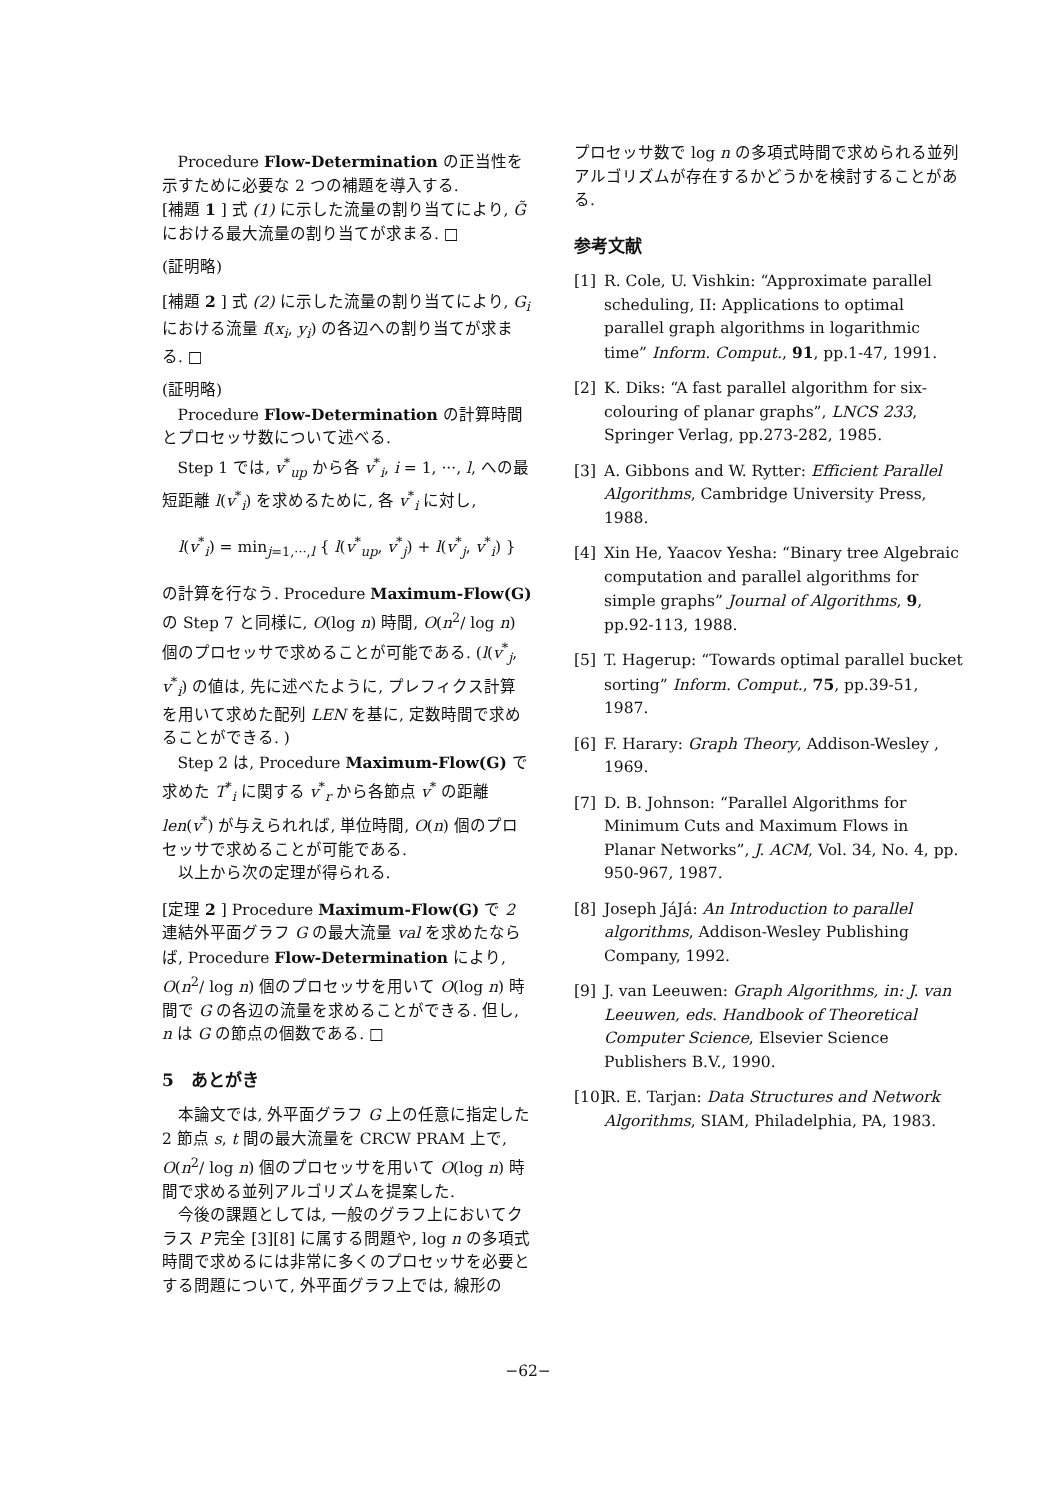Procedure Flow-Determination の正当性を示すために必要な 2 つの補題を導入する.
[補題 1 ] 式 (1) に示した流量の割り当てにより, G̃ における最大流量の割り当てが求まる. □
(証明略)
[補題 2 ] 式 (2) に示した流量の割り当てにより, G<sub>i</sub> における流量 f(x<sub>i</sub>, y<sub>i</sub>) の各辺への割り当てが求まる. □
(証明略)
Procedure Flow-Determination の計算時間とプロセッサ数について述べる.
Step 1 では, v<sup>*</sup><sub>up</sub> から各 v<sup>*</sup><sub>i</sub>, i = 1, ···, l, への最短距離 l(v<sup>*</sup><sub>i</sub>) を求めるために, 各 v<sup>*</sup><sub>i</sub> に対し,
l(v<sup>*</sup><sub>i</sub>) = min<sub>j=1,···,l</sub> { l(v<sup>*</sup><sub>up</sub>, v<sup>*</sup><sub>j</sub>) + l(v<sup>*</sup><sub>j</sub>, v<sup>*</sup><sub>i</sub>) }
の計算を行なう. Procedure Maximum-Flow(G) の Step 7 と同様に, O(log n) 時間, O(n<sup>2</sup>/ log n) 個のプロセッサで求めることが可能である. (l(v<sup>*</sup><sub>j</sub>, v<sup>*</sup><sub>i</sub>) の値は, 先に述べたように, プレフィクス計算を用いて求めた配列 LEN を基に, 定数時間で求めることができる. )
Step 2 は, Procedure Maximum-Flow(G) で求めた T<sup>*</sup><sub>i</sub> に関する v<sup>*</sup><sub>r</sub> から各節点 v<sup>*</sup> の距離 len(v<sup>*</sup>) が与えられれば, 単位時間, O(n) 個のプロセッサで求めることが可能である.
以上から次の定理が得られる.
[定理 2 ] Procedure Maximum-Flow(G) で 2 連結外平面グラフ G の最大流量 val を求めたならば, Procedure Flow-Determination により, O(n<sup>2</sup>/ log n) 個のプロセッサを用いて O(log n) 時間で G の各辺の流量を求めることができる. 但し, n は G の節点の個数である. □
5　あとがき
本論文では, 外平面グラフ G 上の任意に指定した 2 節点 s, t 間の最大流量を CRCW PRAM 上で, O(n<sup>2</sup>/ log n) 個のプロセッサを用いて O(log n) 時間で求める並列アルゴリズムを提案した.
今後の課題としては, 一般のグラフ上においてクラス P 完全 [3][8] に属する問題や, log n の多項式時間で求めるには非常に多くのプロセッサを必要とする問題について, 外平面グラフ上では, 線形の
プロセッサ数で log n の多項式時間で求められる並列アルゴリズムが存在するかどうかを検討することがある.
参考文献
[1] R. Cole, U. Vishkin: “Approximate parallel scheduling, II: Applications to optimal parallel graph algorithms in logarithmic time” Inform. Comput., 91, pp.1-47, 1991.
[2] K. Diks: “A fast parallel algorithm for six-colouring of planar graphs”, LNCS 233, Springer Verlag, pp.273-282, 1985.
[3] A. Gibbons and W. Rytter: Efficient Parallel Algorithms, Cambridge University Press, 1988.
[4] Xin He, Yaacov Yesha: “Binary tree Algebraic computation and parallel algorithms for simple graphs” Journal of Algorithms, 9, pp.92-113, 1988.
[5] T. Hagerup: “Towards optimal parallel bucket sorting” Inform. Comput., 75, pp.39-51, 1987.
[6] F. Harary: Graph Theory, Addison-Wesley , 1969.
[7] D. B. Johnson: “Parallel Algorithms for Minimum Cuts and Maximum Flows in Planar Networks”, J. ACM, Vol. 34, No. 4, pp. 950-967, 1987.
[8] Joseph JáJá: An Introduction to parallel algorithms, Addison-Wesley Publishing Company, 1992.
[9] J. van Leeuwen: Graph Algorithms, in: J. van Leeuwen, eds. Handbook of Theoretical Computer Science, Elsevier Science Publishers B.V., 1990.
[10] R. E. Tarjan: Data Structures and Network Algorithms, SIAM, Philadelphia, PA, 1983.
−62−